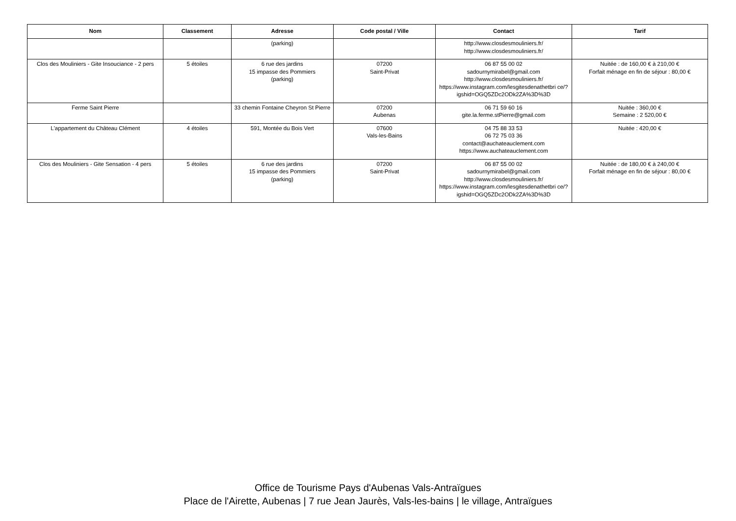| Nom | Classement | Adresse | Code postal / Ville | Contact | Tarif |
| --- | --- | --- | --- | --- | --- |
| | | (parking) | | http://www.closdesmouliniers.fr/ http://www.closdesmouliniers.fr/ | |
| Clos des Mouliniers - Gite Insouciance - 2 pers | 5 étoiles | 6 rue des jardins 15 impasse des Pommiers (parking) | 07200 Saint-Privat | 06 87 55 00 02 sadournymirabel@gmail.com http://www.closdesmouliniers.fr/ https://www.instagram.com/lesgitesdenathetbri ce/?igshid=OGQ5ZDc2ODk2ZA%3D%3D | Nuitée : de 160,00 € à 210,00 € Forfait ménage en fin de séjour : 80,00 € |
| Ferme Saint Pierre | | 33 chemin Fontaine Cheyron St Pierre | 07200 Aubenas | 06 71 59 60 16 gite.la.ferme.stPierre@gmail.com | Nuitée : 360,00 € Semaine : 2 520,00 € |
| L'appartement du Château Clément | 4 étoiles | 591, Montée du Bois Vert | 07600 Vals-les-Bains | 04 75 88 33 53 06 72 75 03 36 contact@auchateauclement.com https://www.auchateauclement.com | Nuitée : 420,00 € |
| Clos des Mouliniers - Gite Sensation - 4 pers | 5 étoiles | 6 rue des jardins 15 impasse des Pommiers (parking) | 07200 Saint-Privat | 06 87 55 00 02 sadournymirabel@gmail.com http://www.closdesmouliniers.fr/ https://www.instagram.com/lesgitesdenathetbri ce/?igshid=OGQ5ZDc2ODk2ZA%3D%3D | Nuitée : de 180,00 € à 240,00 € Forfait ménage en fin de séjour : 80,00 € |
Office de Tourisme Pays d'Aubenas Vals-Antraïgues
Place de l'Airette, Aubenas | 7 rue Jean Jaurès, Vals-les-bains | le village, Antraïgues